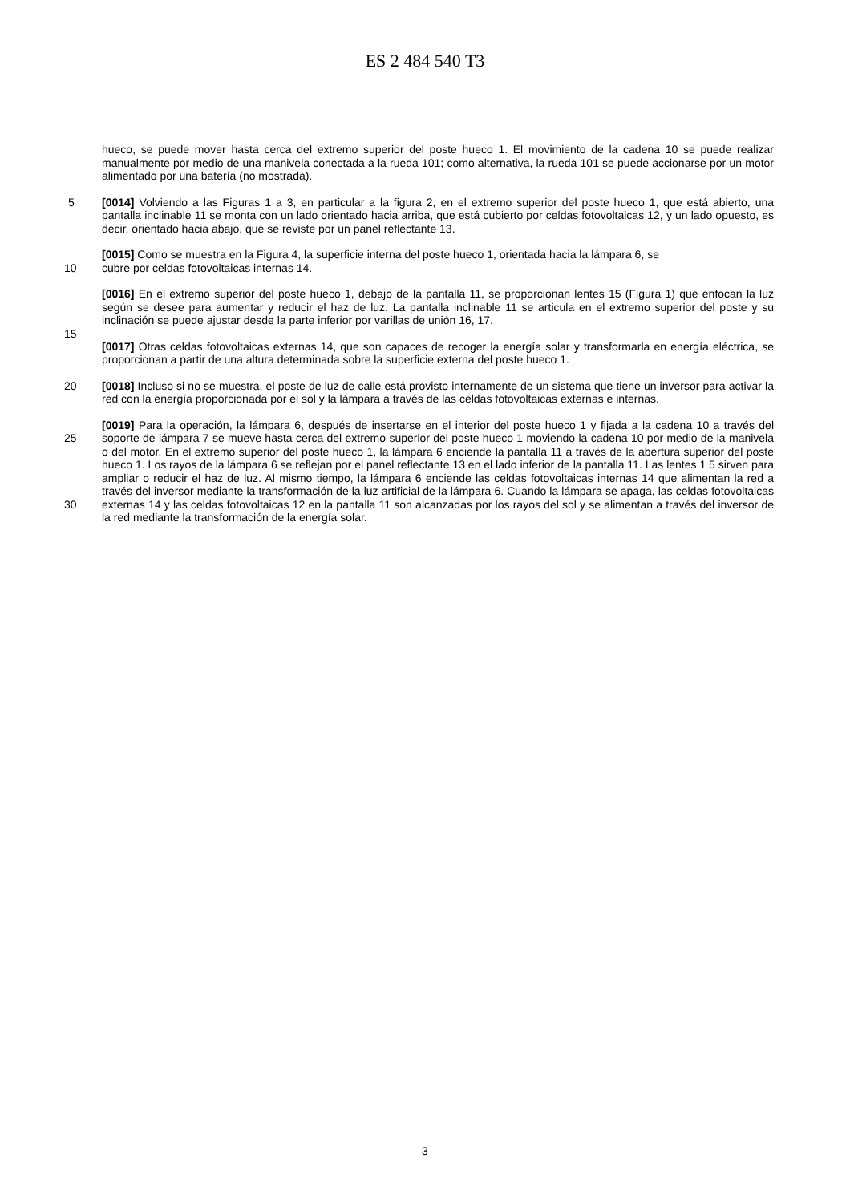ES 2 484 540 T3
hueco, se puede mover hasta cerca del extremo superior del poste hueco 1. El movimiento de la cadena 10 se puede realizar manualmente por medio de una manivela conectada a la rueda 101; como alternativa, la rueda 101 se puede accionarse por un motor alimentado por una batería (no mostrada).
5 [0014] Volviendo a las Figuras 1 a 3, en particular a la figura 2, en el extremo superior del poste hueco 1, que está abierto, una pantalla inclinable 11 se monta con un lado orientado hacia arriba, que está cubierto por celdas fotovoltaicas 12, y un lado opuesto, es decir, orientado hacia abajo, que se reviste por un panel reflectante 13.
[0015] Como se muestra en la Figura 4, la superficie interna del poste hueco 1, orientada hacia la lámpara 6, se
10 cubre por celdas fotovoltaicas internas 14.
[0016] En el extremo superior del poste hueco 1, debajo de la pantalla 11, se proporcionan lentes 15 (Figura 1) que enfocan la luz según se desee para aumentar y reducir el haz de luz. La pantalla inclinable 11 se articula en el extremo superior del poste y su inclinación se puede ajustar desde la parte inferior por varillas de unión 16, 17.
15
[0017] Otras celdas fotovoltaicas externas 14, que son capaces de recoger la energía solar y transformarla en energía eléctrica, se proporcionan a partir de una altura determinada sobre la superficie externa del poste hueco 1.
[0018] Incluso si no se muestra, el poste de luz de calle está provisto internamente de un sistema que tiene un 20 inversor para activar la red con la energía proporcionada por el sol y la lámpara a través de las celdas fotovoltaicas externas e internas.
[0019] Para la operación, la lámpara 6, después de insertarse en el interior del poste hueco 1 y fijada a la cadena 10 a través del soporte de lámpara 7 se mueve hasta cerca del extremo superior del poste hueco 1 moviendo la cadena 25 10 por medio de la manivela o del motor. En el extremo superior del poste hueco 1, la lámpara 6 enciende la pantalla 11 a través de la abertura superior del poste hueco 1. Los rayos de la lámpara 6 se reflejan por el panel reflectante 13 en el lado inferior de la pantalla 11. Las lentes 1 5 sirven para ampliar o reducir el haz de luz. Al mismo tiempo, la lámpara 6 enciende las celdas fotovoltaicas internas 14 que alimentan la red a través del inversor mediante la transformación de la luz artificial de la lámpara 6. Cuando la lámpara se apaga, las celdas fotovoltaicas externas 14 30 y las celdas fotovoltaicas 12 en la pantalla 11 son alcanzadas por los rayos del sol y se alimentan a través del inversor de la red mediante la transformación de la energía solar.
3